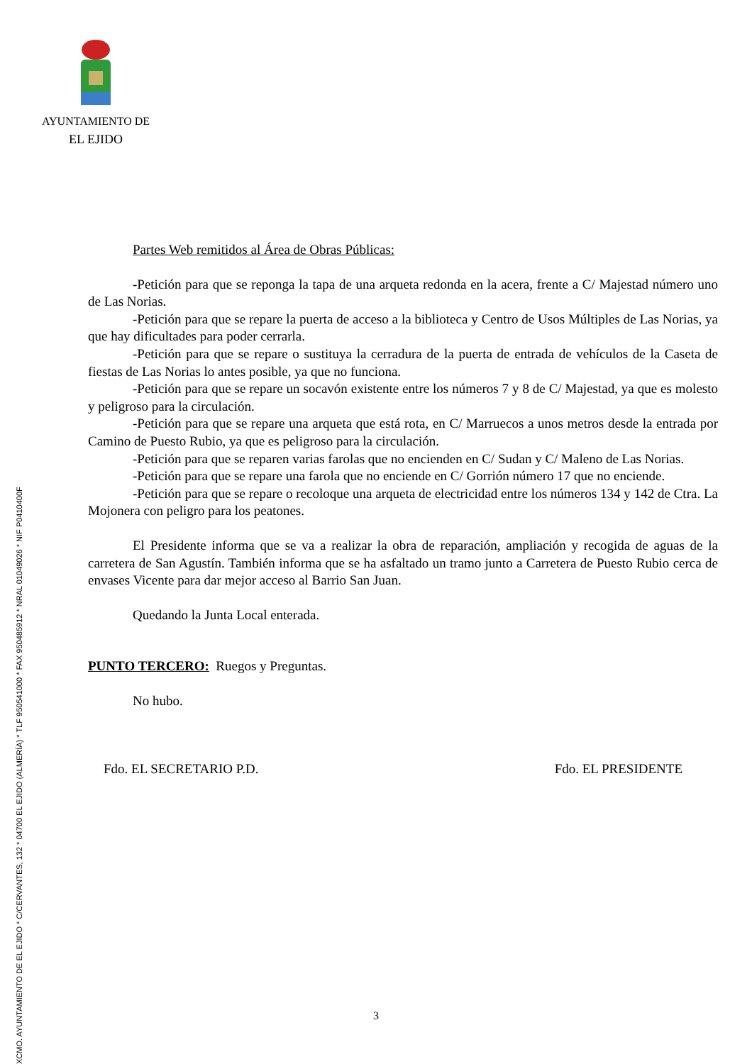AYUNTAMIENTO DE
EL EJIDO
XCMO. AYUNTAMIENTO DE EL EJIDO * C/CERVANTES, 132 * 04700 EL EJIDO (ALMERÍA) * TLF 950541000 * FAX 950485912 * NRAL 01049026 * NIF P0410400F
Partes Web remitidos al Área de Obras Públicas:
-Petición para que se reponga la tapa de una arqueta redonda en la acera, frente a C/ Majestad número uno de Las Norias.
-Petición para que se repare la puerta de acceso a la biblioteca y Centro de Usos Múltiples de Las Norias, ya que hay dificultades para poder cerrarla.
-Petición para que se repare o sustituya la cerradura de la puerta de entrada de vehículos de la Caseta de fiestas de Las Norias lo antes posible, ya que no funciona.
-Petición para que se repare un socavón existente entre los números 7 y 8 de C/ Majestad, ya que es molesto y peligroso para la circulación.
-Petición para que se repare una arqueta que está rota, en C/ Marruecos a unos metros desde la entrada por Camino de Puesto Rubio, ya que es peligroso para la circulación.
-Petición para que se reparen varias farolas que no encienden en C/ Sudan y C/ Maleno de Las Norias.
-Petición para que se repare una farola que no enciende en C/ Gorrión número 17 que no enciende.
-Petición para que se repare o recoloque una arqueta de electricidad entre los números 134 y 142 de Ctra. La Mojonera con peligro para los peatones.
El Presidente informa que se va a realizar la obra de reparación, ampliación y recogida de aguas de la carretera de San Agustín. También informa que se ha asfaltado un tramo junto a Carretera de Puesto Rubio cerca de envases Vicente para dar mejor acceso al Barrio San Juan.
Quedando la Junta Local enterada.
PUNTO TERCERO: Ruegos y Preguntas.
No hubo.
Fdo. EL SECRETARIO P.D. Fdo. EL PRESIDENTE
3